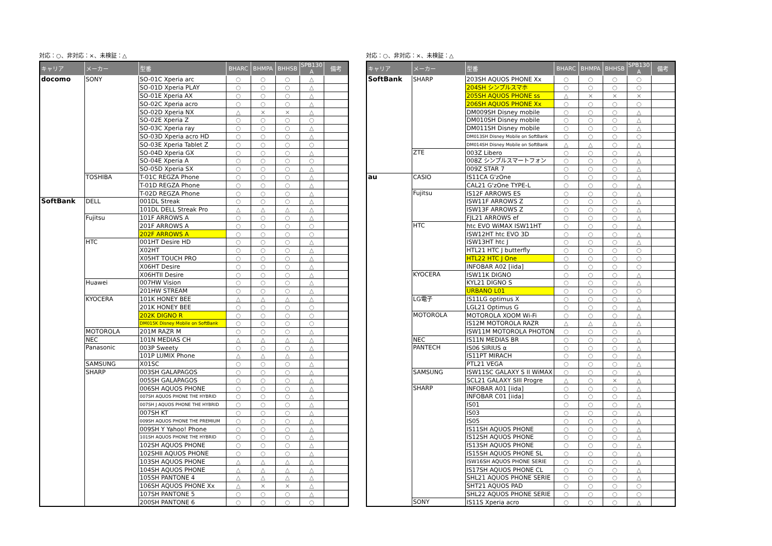対応：○、非対応：×、未検証：△
| キャリア | メーカー | 型番 | BHARC | BHMPA | BHHSB | SPB130 A | 備考 |
| --- | --- | --- | --- | --- | --- | --- | --- |
| docomo | SONY | SO-01C Xperia arc | ○ | ○ | ○ | △ | |
| | | SO-01D Xperia PLAY | ○ | ○ | ○ | △ | |
| | | SO-01E Xperia AX | ○ | ○ | ○ | △ | |
| | | SO-02C Xperia acro | ○ | ○ | ○ | △ | |
| | | SO-02D Xperia NX | △ | × | × | △ | |
| | | SO-02E Xperia Z | ○ | ○ | ○ | ○ | |
| | | SO-03C Xperia ray | ○ | ○ | ○ | △ | |
| | | SO-03D Xperia acro HD | ○ | ○ | ○ | △ | |
| | | SO-03E Xperia Tablet Z | ○ | ○ | ○ | ○ | |
| | | SO-04D Xperia GX | ○ | ○ | ○ | △ | |
| | | SO-04E Xperia A | ○ | ○ | ○ | ○ | |
| | | SO-05D Xperia SX | ○ | ○ | ○ | △ | |
| | TOSHIBA | T-01C REGZA Phone | ○ | ○ | ○ | △ | |
| | | T-01D REGZA Phone | ○ | ○ | ○ | △ | |
| | | T-02D REGZA Phone | ○ | ○ | ○ | △ | |
| SoftBank | DELL | 001DL Streak | ○ | ○ | ○ | △ | |
| | | 101DL DELL Streak Pro | △ | △ | △ | △ | |
| | Fujitsu | 101F ARROWS A | ○ | ○ | ○ | △ | |
| | | 201F ARROWS A | ○ | ○ | ○ | ○ | |
| | | 202F ARROWS A | ○ | ○ | ○ | ○ | |
| | HTC | 001HT Desire HD | ○ | ○ | ○ | △ | |
| | | X02HT | ○ | ○ | ○ | △ | |
| | | X05HT TOUCH PRO | ○ | ○ | ○ | △ | |
| | | X06HT Desire | ○ | ○ | ○ | △ | |
| | | X06HTII Desire | ○ | ○ | ○ | △ | |
| | Huawei | 007HW Vision | ○ | ○ | ○ | △ | |
| | | 201HW STREAM | ○ | ○ | ○ | △ | |
| | KYOCERA | 101K HONEY BEE | △ | △ | △ | △ | |
| | | 201K HONEY BEE | ○ | ○ | ○ | ○ | |
| | | 202K DIGNO R | ○ | ○ | ○ | ○ | |
| | | DM015K Disney Mobile on SoftBank | ○ | ○ | ○ | ○ | |
| | MOTOROLA | 201M RAZR M | ○ | ○ | ○ | △ | |
| | NEC | 101N MEDIAS CH | △ | △ | △ | △ | |
| | Panasonic | 003P Sweety | ○ | ○ | ○ | △ | |
| | | 101P LUMIX Phone | △ | △ | △ | △ | |
| | SAMSUNG | X01SC | ○ | ○ | ○ | △ | |
| | SHARP | 003SH GALAPAGOS | ○ | ○ | ○ | △ | |
| | | 005SH GALAPAGOS | ○ | ○ | ○ | △ | |
| | | 006SH AQUOS PHONE | ○ | ○ | ○ | △ | |
| | | 007SH AQUOS PHONE THE HYBRID | ○ | ○ | ○ | △ | |
| | | 007SH J AQUOS PHONE THE HYBRID | ○ | ○ | ○ | △ | |
| | | 007SH KT | ○ | ○ | ○ | △ | |
| | | 009SH AQUOS PHONE THE PREMIUM | ○ | ○ | ○ | △ | |
| | | 009SH Y Yahoo! Phone | ○ | ○ | ○ | △ | |
| | | 101SH AQUOS PHONE THE HYBRID | ○ | ○ | ○ | △ | |
| | | 102SH AQUOS PHONE | ○ | ○ | ○ | △ | |
| | | 102SHII AQUOS PHONE | ○ | ○ | ○ | △ | |
| | | 103SH AQUOS PHONE | △ | △ | △ | △ | |
| | | 104SH AQUOS PHONE | △ | △ | △ | △ | |
| | | 105SH PANTONE 4 | △ | △ | △ | △ | |
| | | 106SH AQUOS PHONE Xx | △ | × | × | △ | |
| | | 107SH PANTONE 5 | ○ | ○ | ○ | △ | |
| | | 200SH PANTONE 6 | ○ | ○ | ○ | ○ | |
対応：○、非対応：×、未検証：△
| キャリア | メーカー | 型番 | BHARC | BHMPA | BHHSB | SPB130 A | 備考 |
| --- | --- | --- | --- | --- | --- | --- | --- |
| SoftBank | SHARP | 203SH AQUOS PHONE Xx | ○ | ○ | ○ | ○ | |
| | | 204SH シンプルスマホ | ○ | ○ | ○ | ○ | |
| | | 205SH AQUOS PHONE ss | △ | × | × | × | |
| | | 206SH AQUOS PHONE Xx | ○ | ○ | ○ | ○ | |
| | | DM009SH Disney mobile | ○ | ○ | ○ | △ | |
| | | DM010SH Disney mobile | ○ | ○ | ○ | △ | |
| | | DM011SH Disney mobile | ○ | ○ | ○ | △ | |
| | | DM013SH Disney Mobile on SoftBank | ○ | ○ | ○ | ○ | |
| | | DM014SH Disney Mobile on SoftBank | △ | △ | ○ | △ | |
| | ZTE | 003Z Libero | ○ | ○ | ○ | △ | |
| | | 008Z シンプルスマートフォン | ○ | ○ | ○ | △ | |
| | | 009Z STAR 7 | ○ | ○ | ○ | △ | |
| au | CASIO | IS11CA G'zOne | ○ | ○ | ○ | △ | |
| | | CAL21 G'zOne TYPE-L | ○ | ○ | ○ | △ | |
| | Fujitsu | IS12F ARROWS ES | ○ | ○ | ○ | △ | |
| | | ISW11F ARROWS Z | ○ | ○ | ○ | △ | |
| | | ISW13F ARROWS Z | ○ | ○ | ○ | △ | |
| | | FJL21 ARROWS ef | ○ | ○ | ○ | △ | |
| | HTC | htc EVO WiMAX ISW11HT | ○ | ○ | ○ | △ | |
| | | ISW12HT htc EVO 3D | ○ | ○ | ○ | △ | |
| | | ISW13HT htc J | ○ | ○ | ○ | △ | |
| | | HTL21 HTC J butterfly | ○ | ○ | ○ | ○ | |
| | | HTL22 HTC J One | ○ | ○ | ○ | ○ | |
| | | INFOBAR A02 [iida] | ○ | ○ | ○ | ○ | |
| | KYOCERA | ISW11K DIGNO | ○ | ○ | ○ | △ | |
| | | KYL21 DIGNO S | ○ | ○ | ○ | △ | |
| | | URBANO L01 | ○ | ○ | ○ | ○ | |
| | LG電子 | IS11LG optimus X | ○ | ○ | ○ | △ | |
| | | LGL21 Optimus G | ○ | ○ | ○ | △ | |
| | MOTOROLA | MOTOROLA XOOM Wi-Fi | ○ | ○ | ○ | △ | |
| | | IS12M MOTOROLA RAZR | △ | △ | △ | △ | |
| | | ISW11M MOTOROLA PHOTON | ○ | ○ | ○ | △ | |
| | NEC | IS11N MEDIAS BR | ○ | ○ | ○ | △ | |
| | PANTECH | IS06 SIRIUS α | ○ | ○ | ○ | △ | |
| | | IS11PT MIRACH | ○ | ○ | ○ | △ | |
| | | PTL21 VEGA | ○ | ○ | ○ | △ | |
| | SAMSUNG | ISW11SC GALAXY S II WiMAX | ○ | ○ | ○ | △ | |
| | | SCL21 GALAXY SIII Progre | △ | ○ | × | △ | |
| | SHARP | INFOBAR A01 [iida] | ○ | ○ | ○ | △ | |
| | | INFOBAR C01 [iida] | ○ | ○ | ○ | △ | |
| | | IS01 | ○ | ○ | ○ | △ | |
| | | IS03 | ○ | ○ | ○ | △ | |
| | | IS05 | ○ | ○ | ○ | △ | |
| | | IS11SH AQUOS PHONE | ○ | ○ | ○ | △ | |
| | | IS12SH AQUOS PHONE | ○ | ○ | ○ | △ | |
| | | IS13SH AQUOS PHONE | ○ | ○ | ○ | △ | |
| | | IS15SH AQUOS PHONE SL | ○ | ○ | ○ | △ | |
| | | ISW16SH AQUOS PHONE SERIE | ○ | ○ | ○ | △ | |
| | | IS17SH AQUOS PHONE CL | ○ | ○ | ○ | △ | |
| | | SHL21 AQUOS PHONE SERIE | ○ | ○ | ○ | △ | |
| | | SHT21 AQUOS PAD | ○ | ○ | ○ | ○ | |
| | | SHL22 AQUOS PHONE SERIE | ○ | ○ | ○ | ○ | |
| | SONY | IS11S Xperia acro | ○ | ○ | ○ | △ | |